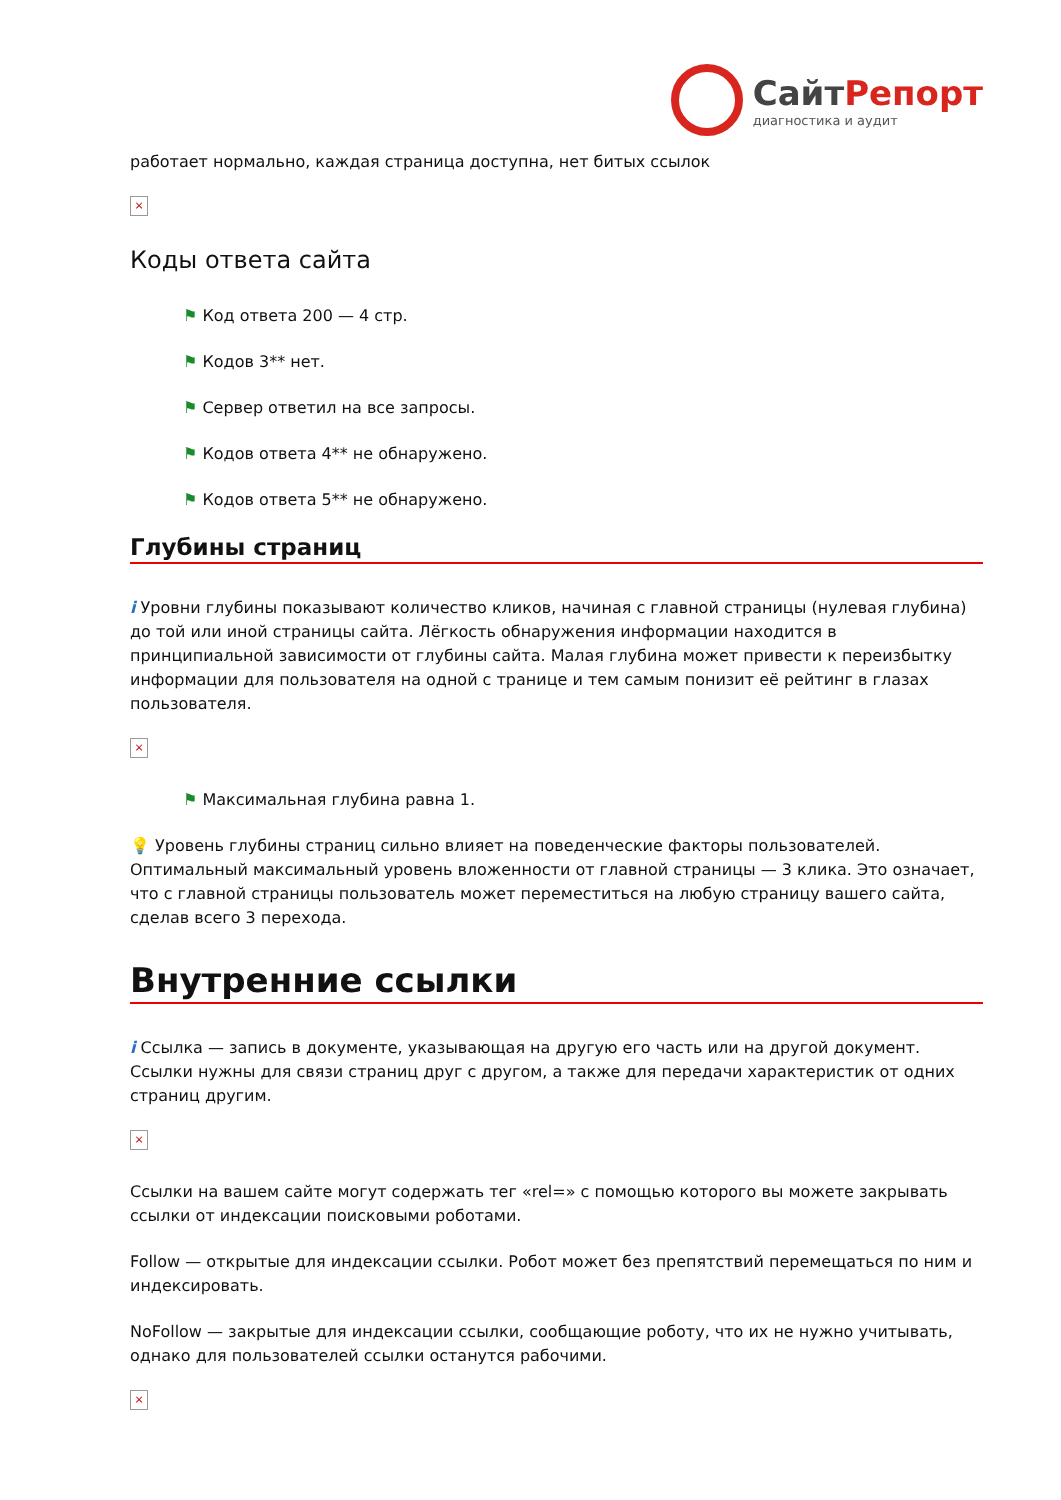СайтРепорт
диагностика и аудит
работает нормально, каждая страница доступна, нет битых ссылок
×
Коды ответа сайта
⚑ Код ответа 200 — 4 стр.
⚑ Кодов 3** нет.
⚑ Сервер ответил на все запросы.
⚑ Кодов ответа 4** не обнаружено.
⚑ Кодов ответа 5** не обнаружено.
Глубины страниц
i Уровни глубины показывают количество кликов, начиная с главной страницы (нулевая глубина) до той или иной страницы сайта. Лёгкость обнаружения информации находится в принципиальной зависимости от глубины сайта. Малая глубина может привести к переизбытку информации для пользователя на одной с транице и тем самым понизит её рейтинг в глазах пользователя.
×
⚑ Максимальная глубина равна 1.
💡 Уровень глубины страниц сильно влияет на поведенческие факторы пользователей. Оптимальный максимальный уровень вложенности от главной страницы — 3 клика. Это означает, что с главной страницы пользователь может переместиться на любую страницу вашего сайта, сделав всего 3 перехода.
Внутренние ссылки
i Ссылка — запись в документе, указывающая на другую его часть или на другой документ. Ссылки нужны для связи страниц друг с другом, а также для передачи характеристик от одних страниц другим.
×
Ссылки на вашем сайте могут содержать тег «rel=» с помощью которого вы можете закрывать ссылки от индексации поисковыми роботами.
Follow — открытые для индексации ссылки. Робот может без препятствий перемещаться по ним и индексировать.
NoFollow — закрытые для индексации ссылки, сообщающие роботу, что их не нужно учитывать, однако для пользователей ссылки останутся рабочими.
×